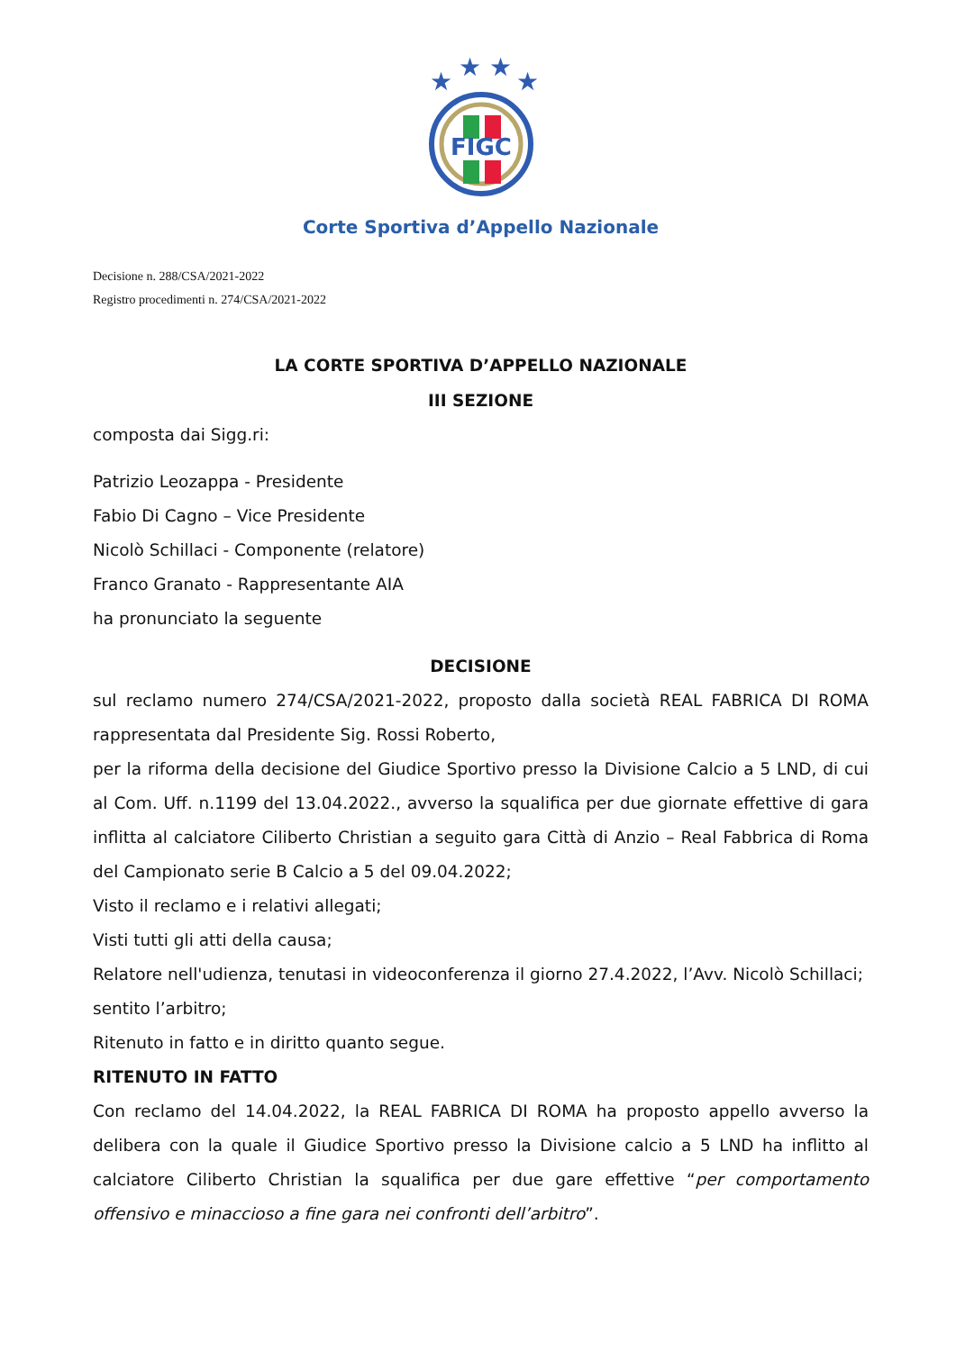★
★
★
★
FIGC
Corte Sportiva d’Appello Nazionale
Decisione n. 288/CSA/2021-2022
Registro procedimenti n. 274/CSA/2021-2022
LA CORTE SPORTIVA D’APPELLO NAZIONALE
III SEZIONE
composta dai Sigg.ri:
Patrizio Leozappa - Presidente
Fabio Di Cagno – Vice Presidente
Nicolò Schillaci - Componente (relatore)
Franco Granato - Rappresentante AIA
ha pronunciato la seguente
DECISIONE
sul reclamo numero 274/CSA/2021-2022, proposto dalla società REAL FABRICA DI ROMA rappresentata dal Presidente Sig. Rossi Roberto,
per la riforma della decisione del Giudice Sportivo presso la Divisione Calcio a 5 LND, di cui al Com. Uff. n.1199 del 13.04.2022., avverso la squalifica per due giornate effettive di gara inflitta al calciatore Ciliberto Christian a seguito gara Città di Anzio – Real Fabbrica di Roma del Campionato serie B Calcio a 5 del 09.04.2022;
Visto il reclamo e i relativi allegati;
Visti tutti gli atti della causa;
Relatore nell'udienza, tenutasi in videoconferenza il giorno 27.4.2022, l’Avv. Nicolò Schillaci;
sentito l’arbitro;
Ritenuto in fatto e in diritto quanto segue.
RITENUTO IN FATTO
Con reclamo del 14.04.2022, la REAL FABRICA DI ROMA ha proposto appello avverso la delibera con la quale il Giudice Sportivo presso la Divisione calcio a 5 LND ha inflitto al calciatore Ciliberto Christian la squalifica per due gare effettive “per comportamento offensivo e minaccioso a fine gara nei confronti dell’arbitro”.